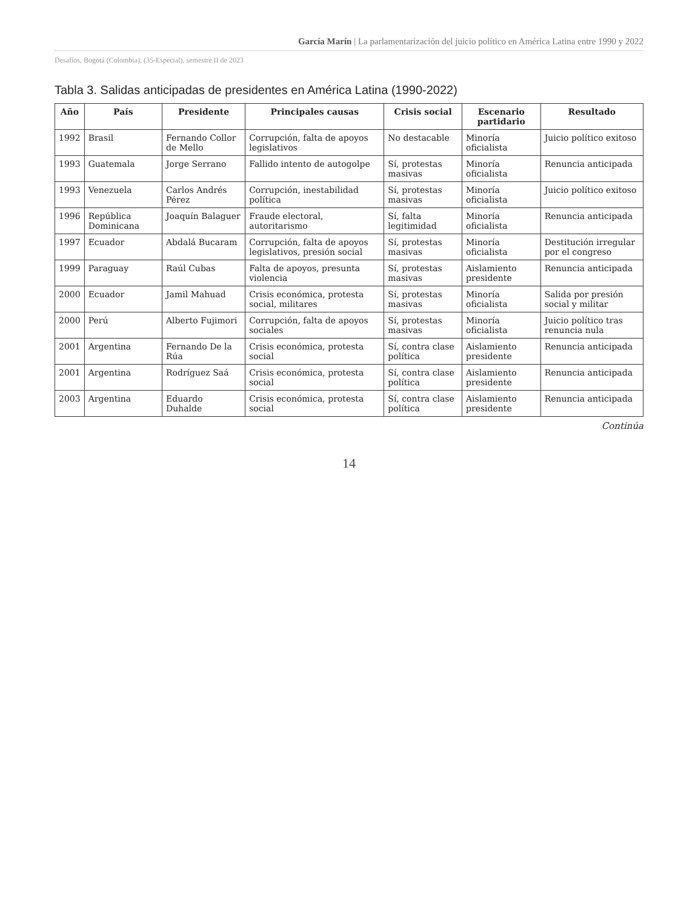García Marín | La parlamentarización del juicio político en América Latina entre 1990 y 2022
Desafíos, Bogotá (Colombia), (35-Especial), semestre II de 2023
Tabla 3. Salidas anticipadas de presidentes en América Latina (1990-2022)
| Año | País | Presidente | Principales causas | Crisis social | Escenario partidario | Resultado |
| --- | --- | --- | --- | --- | --- | --- |
| 1992 | Brasil | Fernando Collor de Mello | Corrupción, falta de apoyos legislativos | No destacable | Minoría oficialista | Juicio político exitoso |
| 1993 | Guatemala | Jorge Serrano | Fallido intento de autogolpe | Sí, protestas masivas | Minoría oficialista | Renuncia anticipada |
| 1993 | Venezuela | Carlos Andrés Pérez | Corrupción, inestabilidad política | Sí, protestas masivas | Minoría oficialista | Juicio político exitoso |
| 1996 | República Dominicana | Joaquín Balaguer | Fraude electoral, autoritarismo | Sí, falta legitimidad | Minoría oficialista | Renuncia anticipada |
| 1997 | Ecuador | Abdalá Bucaram | Corrupción, falta de apoyos legislativos, presión social | Sí, protestas masivas | Minoría oficialista | Destitución irregular por el congreso |
| 1999 | Paraguay | Raúl Cubas | Falta de apoyos, presunta violencia | Sí, protestas masivas | Aislamiento presidente | Renuncia anticipada |
| 2000 | Ecuador | Jamil Mahuad | Crisis económica, protesta social, militares | Sí, protestas masivas | Minoría oficialista | Salida por presión social y militar |
| 2000 | Perú | Alberto Fujimori | Corrupción, falta de apoyos sociales | Sí, protestas masivas | Minoría oficialista | Juicio político tras renuncia nula |
| 2001 | Argentina | Fernando De la Rúa | Crisis económica, protesta social | Sí, contra clase política | Aislamiento presidente | Renuncia anticipada |
| 2001 | Argentina | Rodríguez Saá | Crisis económica, protesta social | Sí, contra clase política | Aislamiento presidente | Renuncia anticipada |
| 2003 | Argentina | Eduardo Duhalde | Crisis económica, protesta social | Sí, contra clase política | Aislamiento presidente | Renuncia anticipada |
Continúa
14